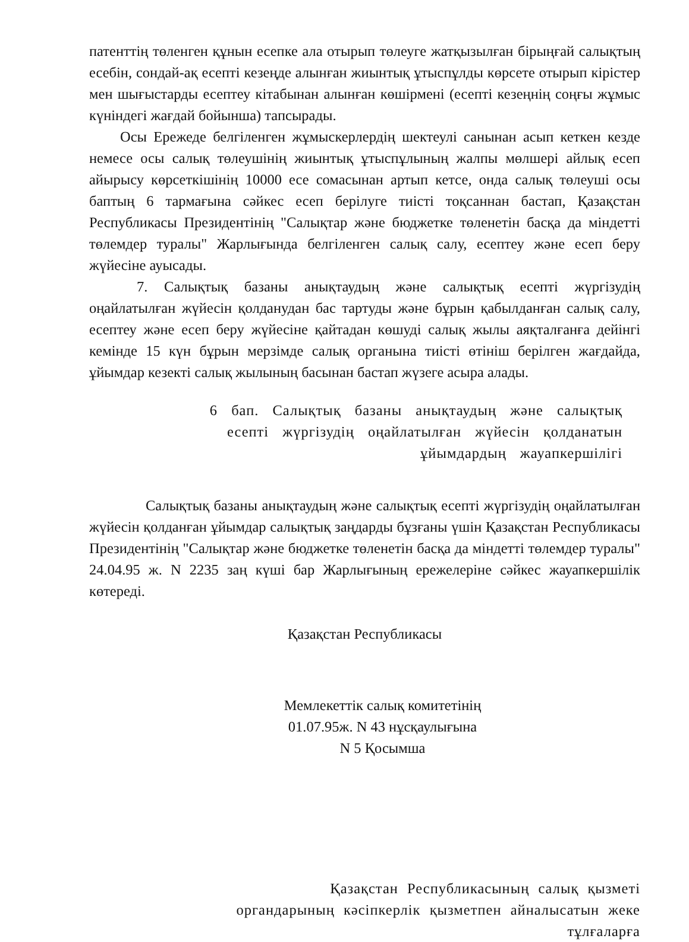патенттің төленген құнын есепке ала отырып төлеуге жатқызылған бірыңғай салықтың есебін, сондай-ақ есепті кезеңде алынған жиынтық ұтыспұлды көрсете отырып кірістер мен шығыстарды есептеу кітабынан алынған көшірмені (есепті кезеңнің соңғы жұмыс күніндегі жағдай бойынша) тапсырады.
Осы Ережеде белгіленген жұмыскерлердің шектеулі санынан асып кеткен кезде немесе осы салық төлеушінің жиынтық ұтыспұлының жалпы мөлшері айлық есеп айырысу көрсеткішінің 10000 есе сомасынан артып кетсе, онда салық төлеуші осы баптың 6 тармағына сәйкес есеп берілуге тиісті тоқсаннан бастап, Қазақстан Республикасы Президентінің "Салықтар және бюджетке төленетін басқа да міндетті төлемдер туралы" Жарлығында белгіленген салық салу, есептеу және есеп беру жүйесіне ауысады.
7. Салықтық базаны анықтаудың және салықтық есепті жүргізудің оңайлатылған жүйесін қолданудан бас тартуды және бұрын қабылданған салық салу, есептеу және есеп беру жүйесіне қайтадан көшуді салық жылы аяқталғанға дейінгі кемінде 15 күн бұрын мерзімде салық органына тиісті өтініш берілген жағдайда, ұйымдар кезекті салық жылының басынан бастап жүзеге асыра алады.
6 бап. Салықтық базаны анықтаудың және салықтық есепті жүргізудің оңайлатылған жүйесін қолданатын ұйымдардың жауапкершілігі
Салықтық базаны анықтаудың және салықтық есепті жүргізудің оңайлатылған жүйесін қолданған ұйымдар салықтық заңдарды бұзғаны үшін Қазақстан Республикасы Президентінің "Салықтар және бюджетке төленетін басқа да міндетті төлемдер туралы" 24.04.95 ж. N 2235 заң күші бар Жарлығының ережелеріне сәйкес жауапкершілік көтереді.
Қазақстан Республикасы
Мемлекеттік салық комитетінің
01.07.95ж. N 43 нұсқаулығына
N 5 Қосымша
Қазақстан Республикасының салық қызметі органдарының кәсіпкерлік қызметпен айналысатын жеке тұлғаларға